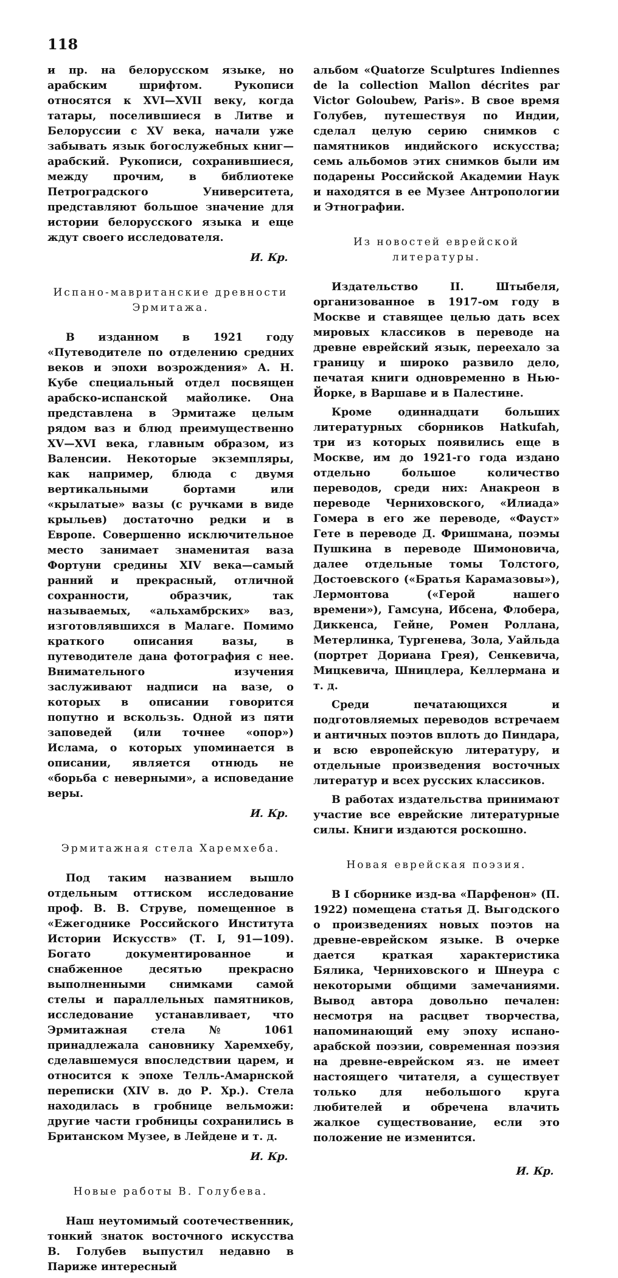118
и пр. на белорусском языке, но арабским шрифтом. Рукописи относятся к XVI—XVII веку, когда татары, поселившиеся в Литве и Белоруссии с XV века, начали уже забывать язык богослужебных книг—арабский. Рукописи, сохранившиеся, между прочим, в библиотеке Петроградского Университета, представляют большое значение для истории белорусского языка и еще ждут своего исследователя.
И. Кр.
Испано-мавританские древности Эрмитажа.
В изданном в 1921 году «Путеводителе по отделению средних веков и эпохи возрождения» А. Н. Кубе специальный отдел посвящен арабско-испанской майолике. Она представлена в Эрмитаже целым рядом ваз и блюд преимущественно XV—XVI века, главным образом, из Валенсии. Некоторые экземпляры, как например, блюда с двумя вертикальными бортами или «крылатые» вазы (с ручками в виде крыльев) достаточно редки и в Европе. Совершенно исключительное место занимает знаменитая ваза Фортуни средины XIV века—самый ранний и прекрасный, отличной сохранности, образчик, так называемых, «альхамбрских» ваз, изготовлявшихся в Малаге. Помимо краткого описания вазы, в путеводителе дана фотография с нее. Внимательного изучения заслуживают надписи на вазе, о которых в описании говорится попутно и вскользь. Одной из пяти заповедей (или точнее «опор») Ислама, о которых упоминается в описании, является отнюдь не «борьба с неверными», а исповедание веры.
И. Кр.
Эрмитажная стела Харемхеба.
Под таким названием вышло отдельным оттиском исследование проф. В. В. Струве, помещенное в «Ежегоднике Российского Института Истории Искусств» (Т. I, 91—109). Богато документированное и снабженное десятью прекрасно выполненными снимками самой стелы и параллельных памятников, исследование устанавливает, что Эрмитажная стела № 1061 принадлежала сановнику Харемхебу, сделавшемуся впоследствии царем, и относится к эпохе Телль-Амарнской переписки (XIV в. до Р. Хр.). Стела находилась в гробнице вельможи: другие части гробницы сохранились в Британском Музее, в Лейдене и т. д.
И. Кр.
Новые работы В. Голубева.
Наш неутомимый соотечественник, тонкий знаток восточного искусства В. Голубев выпустил недавно в Париже интересный
альбом «Quatorze Sculptures Indiennes de la collection Mallon décrites par Victor Goloubew, Paris». В свое время Голубев, путешествуя по Индии, сделал целую серию снимков с памятников индийского искусства; семь альбомов этих снимков были им подарены Российской Академии Наук и находятся в ее Музее Антропологии и Этнографии.
Из новостей еврейской литературы.
Издательство II. Штыбеля, организованное в 1917-ом году в Москве и ставящее целью дать всех мировых классиков в переводе на древне еврейский язык, переехало за границу и широко развило дело, печатая книги одновременно в Нью-Йорке, в Варшаве и в Палестине.
Кроме одиннадцати больших литературных сборников Hatkufah, три из которых появились еще в Москве, им до 1921-го года издано отдельно большое количество переводов, среди них: Анакреон в переводе Черниховского, «Илиада» Гомера в его же переводе, «Фауст» Гете в переводе Д. Фришмана, поэмы Пушкина в переводе Шимоновича, далее отдельные томы Толстого, Достоевского («Братья Карамазовы»), Лермонтова («Герой нашего времени»), Гамсуна, Ибсена, Флобера, Диккенса, Гейне, Ромен Роллана, Метерлинка, Тургенева, Зола, Уайльда (портрет Дориана Грея), Сенкевича, Мицкевича, Шницлера, Келлермана и т. д.
Среди печатающихся и подготовляемых переводов встречаем и античных поэтов вплоть до Пиндара, и всю европейскую литературу, и отдельные произведения восточных литератур и всех русских классиков.
В работах издательства принимают участие все еврейские литературные силы. Книги издаются роскошно.
Новая еврейская поэзия.
В I сборнике изд-ва «Парфенон» (П. 1922) помещена статья Д. Выгодского о произведениях новых поэтов на древне-еврейском языке. В очерке дается краткая характеристика Бялика, Черниховского и Шнеура с некоторыми общими замечаниями. Вывод автора довольно печален: несмотря на расцвет творчества, напоминающий ему эпоху испано-арабской поэзии, современная поэзия на древне-еврейском яз. не имеет настоящего читателя, а существует только для небольшого круга любителей и обречена влачить жалкое существование, если это положение не изменится.
И. Кр.